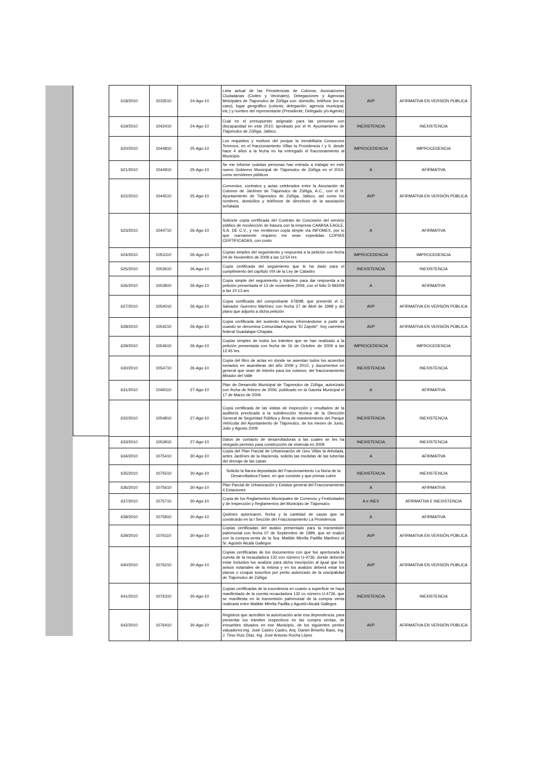| 618/2010 | 1033510 | 24-Ago-10 | Lista actual de las Presidencias de Colonos, Asociaciones Ciudadanas (Civiles y Vecinales), Delegaciones y Agencias Mnicipales de Tlajomulco de Zúñiga con: domicilio, teléfono (en su caso), lugar geográfico (colonia, delegación, agencia municipal, etc.) y nombre del representante (Presidente, Delegado y/o Agente) | AVP | AFIRMATIVA EN VERSIÓN PÚBLICA |
| 619/2010 | 1042410 | 24-Ago-10 | Cual es el presupuesto asignado para las personas con discapacidad en este 2010, aprobado por el H. Ayuntamiento de Tlajomulco de Zúñiga, Jalisco. | INEXISTENCIA | INEXISTENCIA |
| 620/2010 | 1044810 | 25-Ago-10 | Los requisitos y motivos del porque la inmobiliaria Consorcios Terrenos, en el fraccionamiento Villas la Providencia I y II, desde hace 4 años a la fecha no ha entregado el fraccionamiento al Municipio | IMPROCEDENCIA | IMPROCEDENCIA |
| 621/2010 | 1044910 | 25-Ago-10 | Se me informe cuántas personas han entrado a trabajar en este nuevo Gobierno Municipal de Tlajomulco de Zúñiga en el 2010, como servidores públicos | A | AFIRMATIVA |
| 622/2010 | 1044510 | 25-Ago-10 | Convenios, contratos y actas celebrados entre la Asociación de Colonos de Jardínes de Tlajomulco de Zúñiga, A.C., con el H. Ayuntamiento de Tlajomulco de Zúñiga, Jalisco, así como los nombres, domicilios y teléfonos de directivos de la asociación señalada | AVP | AFIRMATIVA EN VERSIÓN PÚBLICA |
| 623/2010 | 1044710 | 26-Ago-10 | Solicicte copia certificada del Contrato de Concesión del servicio público de recolección de basura con la empresa CAABSA EAGLE, S.A. DE C.V., y me remitieron copia simple vía INFOMEX, por lo que nuevamente requiero me sean expedidas COPIAS CERTIFICADAS, con costo | A | AFIRMATIVA |
| 624/2010 | 1053110 | 26-Ago-10 | Copias simples del seguimiento y respuesta a la petición con fecha 04 de Noviembre de 2009 a las 13:54 hrs | IMPROCEDENCIA | IMPROCEDENCIA |
| 625/2010 | 1053610 | 26-Ago-10 | Copia certificada del seguimiento que le ha dado para el cumplimiento del capítulo VIII de la Ley de Catastro | INEXISTENCIA | INEXISTENCIA |
| 626/2010 | 1053810 | 26-Ago-10 | Copia simple del seguimiento y trámites para dar respuesta a la petición presentada el 13 de noviembre 2009, con el folio D-992/09 a las 10:13 am | A | AFIRMATIVA |
| 627/2010 | 1054010 | 26-Ago-10 | Copia certificada del comprobante 678/98, que presentó el C. Salvador Guerrero Martínez con fecha 27 de Abril de 1998 y del plano que adjunto a dicha petición | AVP | AFIRMATIVA EN VERSIÓN PÚBLICA |
| 628/2010 | 1054210 | 26-Ago-10 | Copia certificada del sustento técnico informándome a partir de cuando se denomina Comunidad Agraria "El Zapote", hoy carretera federal Guadalajar-Chapala. | AVP | AFIRMATIVA EN VERSIÓN PÚBLICA |
| 629/2010 | 1054610 | 26-Ago-10 | Copias simples de todos los trámites que se han realizado a la petición presentada con fecha de 16 de Octubre de 2009 a las 12:45 hrs. | IMPROCEDENCIA | IMPROCEDENCIA |
| 630/2010 | 1054710 | 26-Ago-10 | Copia del libro de actas en donde se asientan todos los acuerdos tomados en asambleas del año 2009 y 2010, y documentos en general que sean de interés para los colonos, del fraccionamiento Mirador del Valle | INEXISTENCIA | INEXISTENCIA |
| 631/2010 | 1049110 | 27-Ago-10 | Plan de Desarrollo Municipal de Tlajomulco de Zúñiga, autorizado con fecha de febrero de 2006, publicado en la Gaceta Municipal el 17 de Marzo de 2006 | A | AFIRMATIVA |
| 632/2010 | 1054810 | 27-Ago-10 | Copia certificada de las visitas de inspección y resultados de la auditoría precticada a la subdirección técnica de la Dirección General de Seguridad Pública y Área de mantenimiento del Parque Vehícular del Ayuntamiento de Tlajomulco, de los meses de Junio, Julio y Agosto 2009 | INEXISTENCIA | INEXISTENCIA |
| 633/2010 | 1053910 | 27-Ago-10 | Datos de contacto de desarrolladoras a las cuales se les ha otorgado permiso para construcción de vivienda en 2009 | INEXISTENCIA | INEXISTENCIA |
| 634/2010 | 1075410 | 30-Ago-10 | Copia del Plan Parcial de Urbanización de Geo Villas la Arbolada, antes Jardínes de la Hacienda, solicito las medidas de las tuberías del drenaje de las casas | A | AFIRMATIVA |
| 635/2010 | 1075510 | 30-Ago-10 | Solicito la fianza depositada del Fraccionamiento La Noria de la Desarrolladora Fisare, en que consiste y que primas cubre | INEXISTENCIA | INEXISTENCIA |
| 636/2010 | 1075610 | 30-Ago-10 | Plan Parcial de Urbanización y Estatus general del Fraccionamiento 4 Estaciones | A | AFIRMATIVA |
| 637/2010 | 1075710 | 30-Ago-10 | Copia de los Reglamentos Municipales de Comercio y Festividades y de Inspección y Reglamentos del Municipio de Tlajomulco | A e INEX | AFIRMATIVA E INEXISTENCIA |
| 638/2010 | 1075810 | 30-Ago-10 | Quiénes autorizaron, fecha y la cantidad de casas que se construirán en la I Sección del Fraccionamiento La Providencia | A | AFIRMATIVA |
| 639/2010 | 1076110 | 30-Ago-10 | Copias certificadas del avalúo presentado para la transmisión patrimonial con fecha 07 de Septiembre de 1999, que se realizó con la compra-venta de la Sra. Matilde Mirella Padilla Martínez al Sr. Agustín Alcalá Gallegos | AVP | AFIRMATIVA EN VERSIÓN PÚBLICA |
| 640/2010 | 1076210 | 30-Ago-10 | Copias certificadas de los documentos con que fue aperturada la cuenta de la recaudadora 132 con número U-4736, donde deberán estar incluidos los avalúos para dicha inscripción al igual que los avisos notariales de la misma y en los avalúos deberá estar los planos o croquis suscritos por perito autorizado de la unicipalidad de Tlajomulco de Zúñiga | AVP | AFIRMATIVA EN VERSIÓN PÚBLICA |
| 641/2010 | 1076310 | 30-Ago-10 | Copias certificadas de la excedencia en cuanto a superficie se haya manifestado de la cuenta recaudadora 132 co número U-4736, que se manifiesta en la transmisión patrimonial de la compra venta realizada entre Matilde Mirella Padilla y Agustín Alcalá Gallegos | INEXISTENCIA | INEXISTENCIA |
| 642/2010 | 1076410 | 30-Ago-10 | Registros que acrediten la autorización ante esa dependencia, para presentar los trámites respectivos en las compra ventas, de inmuebles situados en ese Municipio, de los siguientes peritos valuadores:Ing. José Castro Castro, Arq. Daniel Briseño Bass, Ing. J. Tirso Ruiz Díaz, Ing. José Antonio Rocha López | AVP | AFIRMATIVA EN VERSIÓN PÚBLICA |